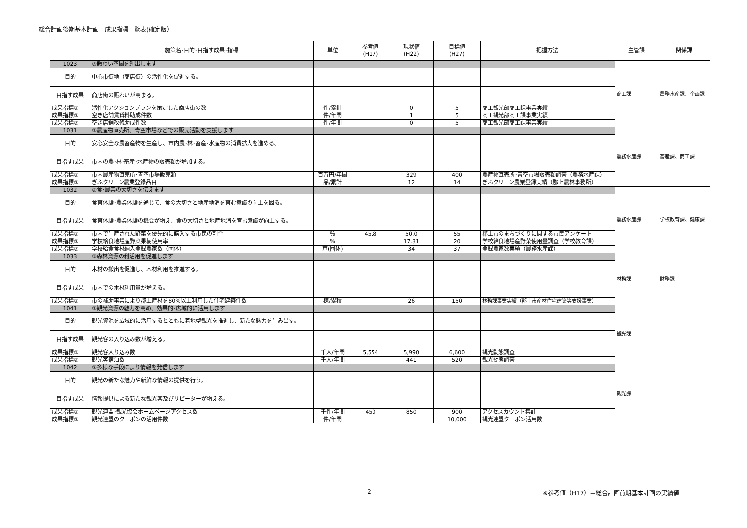総合計画後期基本計画　成果指標一覧表(確定版）
| | 施策名･目的･目指す成果･指標 | 単位 | 参考値 (H17) | 現状値 (H22) | 目標値 (H27) | 把握方法 | 主管課 | 関係課 |
| --- | --- | --- | --- | --- | --- | --- | --- | --- |
| 1023 | ③賑わい空間を創出します | | | | | | 商工課 | 農務水産課、企画課 |
| 目的 | 中心市街地（商店街）の活性化を促進する。 | | | | | | | |
| 目指す成果 | 商店街の賑わいが高まる。 | | | | | | | |
| 成果指標① | 活性化アクションプランを策定した商店街の数 | 件/累計 | | 0 | 5 | 商工観光部商工課事業実績 | | |
| 成果指標② | 空き店舗賃貸料助成件数 | 件/年間 | | 1 | 5 | 商工観光部商工課事業実績 | | |
| 成果指標③ | 空き店舗改修助成件数 | 件/年間 | | 0 | 5 | 商工観光部商工課事業実績 | | |
| 1031 | ①農産物直売所、青空市場などでの販売活動を支援します | | | | | | 農務水産課 | 畜産課、商工課 |
| 目的 | 安心安全な農畜産物を生産し、市内農･林･畜産･水産物の消費拡大を進める。 | | | | | | | |
| 目指す成果 | 市内の農･林･畜産･水産物の販売額が増加する。 | | | | | | | |
| 成果指標① | 市内農産物直売所･青空市場販売額 | 百万円/年間 | | 329 | 400 | 農産物直売所･青空市場販売額調査（農務水産課） | | |
| 成果指標② | ぎふクリーン農業登録品目 | 品/累計 | | 12 | 14 | ぎふクリーン農業登録実績（郡上農林事務所） | | |
| 1032 | ②食･農業の大切さを伝えます | | | | | | 農務水産課 | 学校教育課、健康課 |
| 目的 | 食育体験･農業体験を通じて、食の大切さと地産地消を育む意識の向上を図る。 | | | | | | | |
| 目指す成果 | 食育体験･農業体験の機会が増え、食の大切さと地産地消を育む意識が向上する。 | | | | | | | |
| 成果指標① | 市内で生産された野菜を優先的に購入する市民の割合 | ％ | 45.8 | 50.0 | 55 | 郡上市のまちづくりに関する市民アンケート | | |
| 成果指標② | 学校給食地場産野菜果樹使用率 | ％ | | 17.31 | 20 | 学校給食地場産野菜使用量調査（学校教育課） | | |
| 成果指標③ | 学校給食食材納入登録農家数（団体） | 戸(団体) | | 34 | 37 | 登録農家数実績（農務水産課） | | |
| 1033 | ③森林資源の利活用を促進します | | | | | | 林務課 | 財務課 |
| 目的 | 木材の搬出を促進し、木材利用を推進する。 | | | | | | | |
| 目指す成果 | 市内での木材利用量が増える。 | | | | | | | |
| 成果指標① | 市の補助事業により郡上産材を80%以上利用した住宅建築件数 | 棟/累積 | | 26 | 150 | 林務課事業実績（郡上市産材住宅建築等支援事業） | | |
| 1041 | ①観光資源の魅力を高め、効果的･広域的に活用します | | | | | | 観光課 | |
| 目的 | 観光資源を広域的に活用するとともに着地型観光を推進し、新たな魅力を生み出す。 | | | | | | | |
| 目指す成果 | 観光客の入り込み数が増える。 | | | | | | | |
| 成果指標① | 観光客入り込み数 | 千人/年間 | 5,554 | 5,990 | 6,600 | 観光動態調査 | | |
| 成果指標② | 観光客宿泊数 | 千人/年間 | | 441 | 520 | 観光動態調査 | | |
| 1042 | ②多様な手段により情報を発信します | | | | | | 観光課 | |
| 目的 | 観光の新たな魅力や新鮮な情報の提供を行う。 | | | | | | | |
| 目指す成果 | 情報提供による新たな観光客及びリピーターが増える。 | | | | | | | |
| 成果指標① | 観光連盟･観光協会ホームページアクセス数 | 千件/年間 | 450 | 850 | 900 | アクセスカウント集計 | | |
| 成果指標② | 観光連盟のクーポンの活用件数 | 件/年間 | | ー | 10,000 | 観光連盟クーポン活用数 | | |
2 ※参考値（H17）＝総合計画前期基本計画の実績値